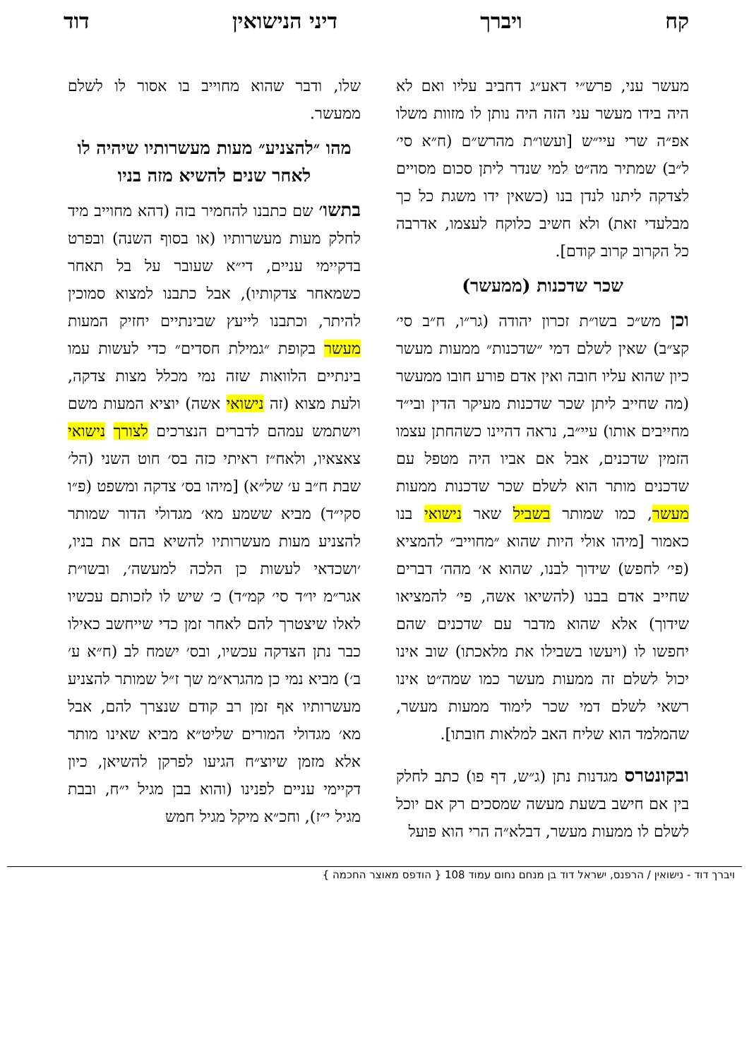קח ויברך דיני הנישואין דוד
מעשר עני, פרש״י דאע״ג דחביב עליו ואם לא היה בידו מעשר עני הזה היה נותן לו מזוות משלו אפ״ה שרי עיי״ש [ועשו״ת מהרש״ם (ח״א סי׳ ל״ב) שמתיר מה״ט למי שנדר ליתן סכום מסויים לצדקה ליתנו לנדן בנו (כשאין ידו משגת כל כך מבלעדי זאת) ולא חשיב כלוקח לעצמו, אדרבה כל הקרוב קרוב קודם].
שכר שדכנות (ממעשר)
וכן מש״כ בשו״ת זכרון יהודה (גר״ו, ח״ב סי׳ קצ״ב) שאין לשלם דמי ״שדכנות״ ממעות מעשר כיון שהוא עליו חובה ואין אדם פורע חובו ממעשר (מה שחייב ליתן שכר שדכנות מעיקר הדין ובי״ד מחייבים אותו) עיי״ב, נראה דהיינו כשהחתן עצמו הזמין שדכנים, אבל אם אביו היה מטפל עם שדכנים מותר הוא לשלם שכר שדכנות ממעות מעשר, כמו שמותר בשביל שאר נישואי בנו כאמור [מיהו אולי היות שהוא ״מחוייב״ להמציא (פי׳ לחפש) שידוך לבנו, שהוא א׳ מהה׳ דברים שחייב אדם בבנו (להשיאו אשה, פי׳ להמציאו שידוך) אלא שהוא מדבר עם שדכנים שהם יחפשו לו (ויעשו בשבילו את מלאכתו) שוב אינו יכול לשלם זה ממעות מעשר כמו שמה״ט אינו רשאי לשלם דמי שכר לימוד ממעות מעשר, שהמלמד הוא שליח האב למלאות חובתו].
ובקונטרס מגדנות נתן (ג״ש, דף פו) כתב לחלק בין אם חישב בשעת מעשה שמסכים רק אם יוכל לשלם לו ממעות מעשר, דבלא״ה הרי הוא פועל
שלו, ודבר שהוא מחוייב בו אסור לו לשלם ממעשר.
מהו ״להצניע״ מעות מעשרותיו שיהיה לו לאחר שנים להשיא מזה בניו
בתשו׳ שם כתבנו להחמיר בזה (דהא מחוייב מיד לחלק מעות מעשרותיו (או בסוף השנה) ובפרט בדקיימי עניים, די״א שעובר על בל תאחר כשמאחר צדקותיו), אבל כתבנו למצוא סמוכין להיתר, וכתבנו לייעץ שבינתיים יחזיק המעות מעשר בקופת ״גמילת חסדים״ כדי לעשות עמו בינתיים הלוואות שזה נמי מכלל מצות צדקה, ולעת מצוא (זה נישואי אשה) יוציא המעות משם וישתמש עמהם לדברים הנצרכים לצורך נישואי צאצאיו, ולאח״ז ראיתי כזה בס׳ חוט השני (הל׳ שבת ח״ב ע׳ של״א) [מיהו בס׳ צדקה ומשפט (פ״ו סקי״ד) מביא ששמע מא׳ מגדולי הדור שמותר להצניע מעות מעשרותיו להשיא בהם את בניו, ׳ושכדאי לעשות כן הלכה למעשה׳, ובשו״ת אגר״מ יו״ד סי׳ קמ״ד) כ׳ שיש לו לזכותם עכשיו לאלו שיצטרך להם לאחר זמן כדי שייחשב כאילו כבר נתן הצדקה עכשיו, ובס׳ ישמח לב (ח״א ע׳ ב׳) מביא נמי כן מהגרא״מ שך ז״ל שמותר להצניע מעשרותיו אף זמן רב קודם שנצרך להם, אבל מא׳ מגדולי המורים שליט״א מביא שאינו מותר אלא מזמן שיוצ״ח הגיעו לפרקן להשיאן, כיון דקיימי עניים לפנינו (והוא בבן מגיל י״ח, ובבת מגיל י״ז), וחכ״א מיקל מגיל חמש
ויברך דוד - נישואין / הרפנס, ישראל דוד בן מנחם נחום עמוד 108 { הודפס מאוצר החכמה }